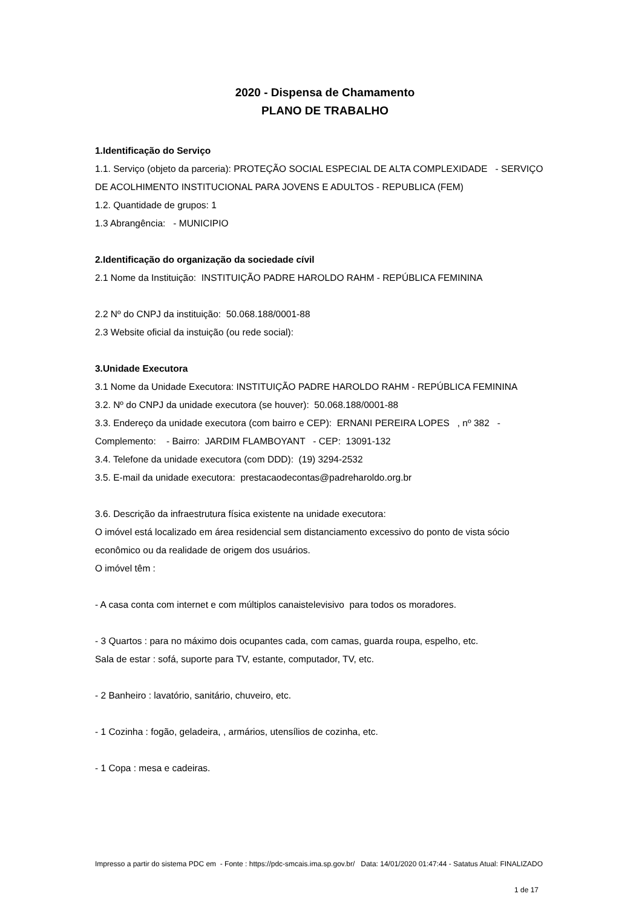2020 - Dispensa de Chamamento
PLANO DE TRABALHO
1.Identificação do Serviço
1.1. Serviço (objeto da parceria): PROTEÇÃO SOCIAL ESPECIAL DE ALTA COMPLEXIDADE - SERVIÇO DE ACOLHIMENTO INSTITUCIONAL PARA JOVENS E ADULTOS - REPUBLICA (FEM)
1.2. Quantidade de grupos: 1
1.3 Abrangência: - MUNICIPIO
2.Identificação do organização da sociedade cívil
2.1 Nome da Instituição: INSTITUIÇÃO PADRE HAROLDO RAHM - REPÚBLICA FEMININA
2.2 Nº do CNPJ da instituição: 50.068.188/0001-88
2.3 Website oficial da instuição (ou rede social):
3.Unidade Executora
3.1 Nome da Unidade Executora: INSTITUIÇÃO PADRE HAROLDO RAHM - REPÚBLICA FEMININA
3.2. Nº do CNPJ da unidade executora (se houver): 50.068.188/0001-88
3.3. Endereço da unidade executora (com bairro e CEP): ERNANI PEREIRA LOPES , nº 382 - Complemento: - Bairro: JARDIM FLAMBOYANT - CEP: 13091-132
3.4. Telefone da unidade executora (com DDD): (19) 3294-2532
3.5. E-mail da unidade executora: prestacaodecontas@padreharoldo.org.br
3.6. Descrição da infraestrutura física existente na unidade executora:
O imóvel está localizado em área residencial sem distanciamento excessivo do ponto de vista sócio econômico ou da realidade de origem dos usuários.
O imóvel têm :
- A casa conta com internet e com múltiplos canaistelevisivo para todos os moradores.
- 3 Quartos : para no máximo dois ocupantes cada, com camas, guarda roupa, espelho, etc.
Sala de estar : sofá, suporte para TV, estante, computador, TV, etc.
- 2 Banheiro : lavatório, sanitário, chuveiro, etc.
- 1 Cozinha : fogão, geladeira, , armários, utensílios de cozinha, etc.
- 1 Copa : mesa e cadeiras.
Impresso a partir do sistema PDC em - Fonte : https://pdc-smcais.ima.sp.gov.br/ Data: 14/01/2020 01:47:44 - Satatus Atual: FINALIZADO
1 de 17